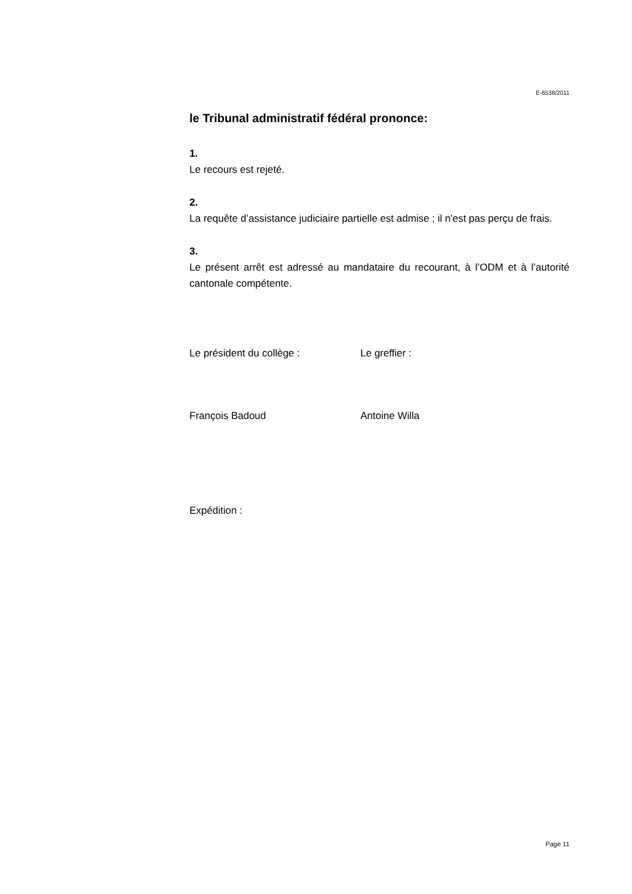E-6538/2011
le Tribunal administratif fédéral prononce:
1.
Le recours est rejeté.
2.
La requête d’assistance judiciaire partielle est admise ; il n'est pas perçu de frais.
3.
Le présent arrêt est adressé au mandataire du recourant, à l’ODM et à l’autorité cantonale compétente.
Le président du collège : Le greffier :
François Badoud Antoine Willa
Expédition :
Page 11